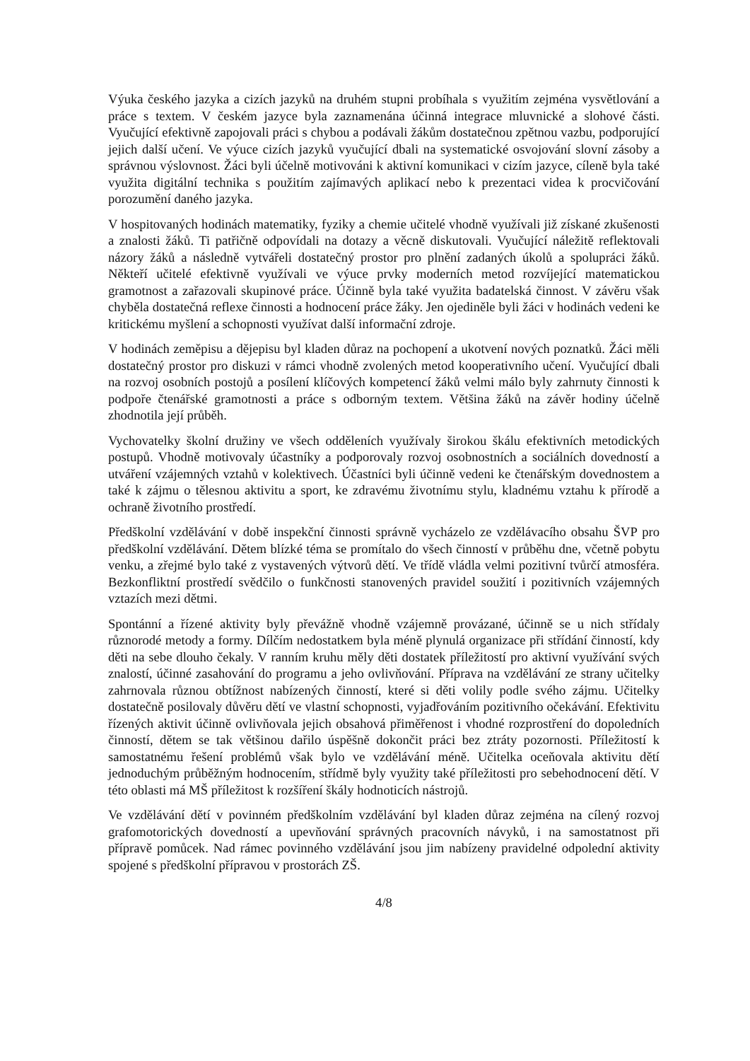Výuka českého jazyka a cizích jazyků na druhém stupni probíhala s využitím zejména vysvětlování a práce s textem. V českém jazyce byla zaznamenána účinná integrace mluvnické a slohové části. Vyučující efektivně zapojovali práci s chybou a podávali žákům dostatečnou zpětnou vazbu, podporující jejich další učení. Ve výuce cizích jazyků vyučující dbali na systematické osvojování slovní zásoby a správnou výslovnost. Žáci byli účelně motivováni k aktivní komunikaci v cizím jazyce, cíleně byla také využita digitální technika s použitím zajímavých aplikací nebo k prezentaci videa k procvičování porozumění daného jazyka.
V hospitovaných hodinách matematiky, fyziky a chemie učitelé vhodně využívali již získané zkušenosti a znalosti žáků. Ti patřičně odpovídali na dotazy a věcně diskutovali. Vyučující náležitě reflektovali názory žáků a následně vytvářeli dostatečný prostor pro plnění zadaných úkolů a spolupráci žáků. Někteří učitelé efektivně využívali ve výuce prvky moderních metod rozvíjející matematickou gramotnost a zařazovali skupinové práce. Účinně byla také využita badatelská činnost. V závěru však chyběla dostatečná reflexe činnosti a hodnocení práce žáky. Jen ojediněle byli žáci v hodinách vedeni ke kritickému myšlení a schopnosti využívat další informační zdroje.
V hodinách zeměpisu a dějepisu byl kladen důraz na pochopení a ukotvení nových poznatků. Žáci měli dostatečný prostor pro diskuzi v rámci vhodně zvolených metod kooperativního učení. Vyučující dbali na rozvoj osobních postojů a posílení klíčových kompetencí žáků velmi málo byly zahrnuty činnosti k podpoře čtenářské gramotnosti a práce s odborným textem. Většina žáků na závěr hodiny účelně zhodnotila její průběh.
Vychovatelky školní družiny ve všech odděleních využívaly širokou škálu efektivních metodických postupů. Vhodně motivovaly účastníky a podporovaly rozvoj osobnostních a sociálních dovedností a utváření vzájemných vztahů v kolektivech. Účastníci byli účinně vedeni ke čtenářským dovednostem a také k zájmu o tělesnou aktivitu a sport, ke zdravému životnímu stylu, kladnému vztahu k přírodě a ochraně životního prostředí.
Předškolní vzdělávání v době inspekční činnosti správně vycházelo ze vzdělávacího obsahu ŠVP pro předškolní vzdělávání. Dětem blízké téma se promítalo do všech činností v průběhu dne, včetně pobytu venku, a zřejmé bylo také z vystavených výtvorů dětí. Ve třídě vládla velmi pozitivní tvůrčí atmosféra. Bezkonfliktní prostředí svědčilo o funkčnosti stanovených pravidel soužití i pozitivních vzájemných vztazích mezi dětmi.
Spontánní a řízené aktivity byly převážně vhodně vzájemně provázané, účinně se u nich střídaly různorodé metody a formy. Dílčím nedostatkem byla méně plynulá organizace při střídání činností, kdy děti na sebe dlouho čekaly. V ranním kruhu měly děti dostatek příležitostí pro aktivní využívání svých znalostí, účinné zasahování do programu a jeho ovlivňování. Příprava na vzdělávání ze strany učitelky zahrnovala různou obtížnost nabízených činností, které si děti volily podle svého zájmu. Učitelky dostatečně posilovaly důvěru dětí ve vlastní schopnosti, vyjadřováním pozitivního očekávání. Efektivitu řízených aktivit účinně ovlivňovala jejich obsahová přiměřenost i vhodné rozprostření do dopoledních činností, dětem se tak většinou dařilo úspěšně dokončit práci bez ztráty pozornosti. Příležitostí k samostatnému řešení problémů však bylo ve vzdělávání méně. Učitelka oceňovala aktivitu dětí jednoduchým průběžným hodnocením, střídmě byly využity také příležitosti pro sebehodnocení dětí. V této oblasti má MŠ příležitost k rozšíření škály hodnoticích nástrojů.
Ve vzdělávání dětí v povinném předškolním vzdělávání byl kladen důraz zejména na cílený rozvoj grafomotorických dovedností a upevňování správných pracovních návyků, i na samostatnost při přípravě pomůcek. Nad rámec povinného vzdělávání jsou jim nabízeny pravidelné odpolední aktivity spojené s předškolní přípravou v prostorách ZŠ.
4/8